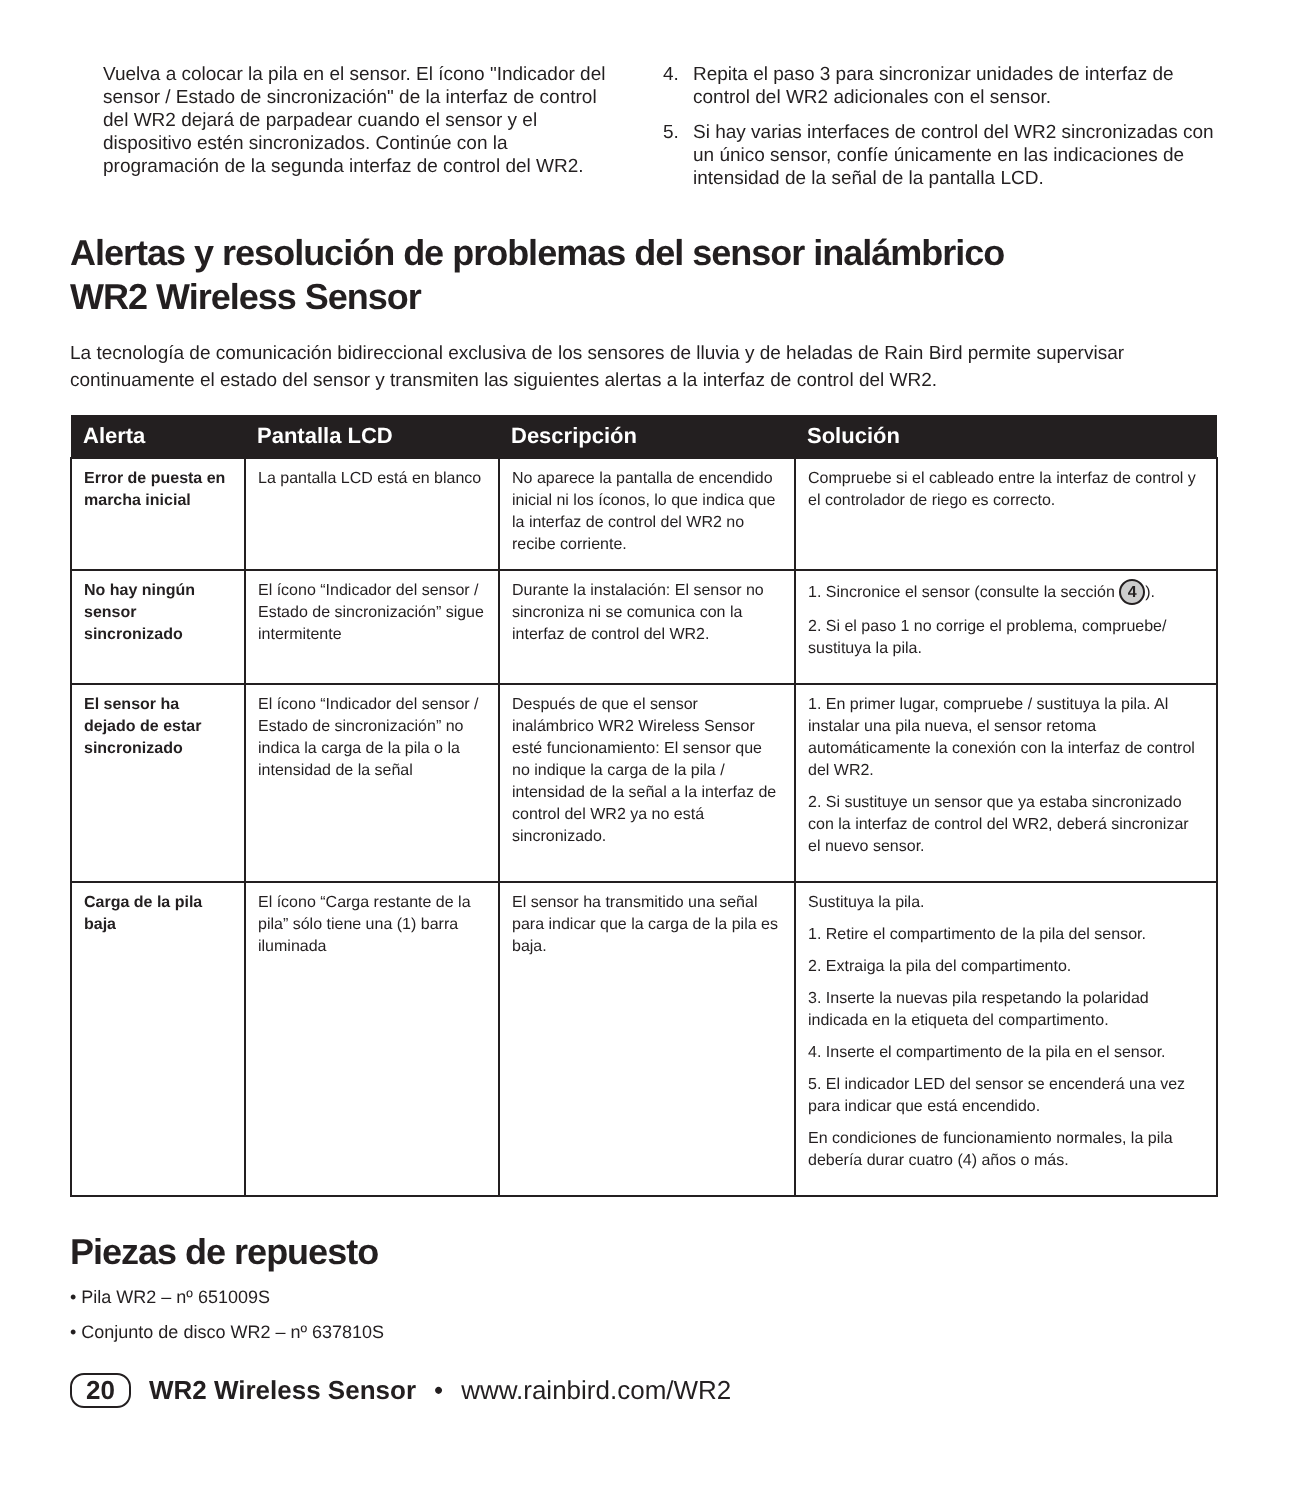Vuelva a colocar la pila en el sensor. El ícono "Indicador del sensor / Estado de sincronización" de la interfaz de control del WR2 dejará de parpadear cuando el sensor y el dispositivo estén sincronizados. Continúe con la programación de la segunda interfaz de control del WR2.
4. Repita el paso 3 para sincronizar unidades de interfaz de control del WR2 adicionales con el sensor.
5. Si hay varias interfaces de control del WR2 sincronizadas con un único sensor, confíe únicamente en las indicaciones de intensidad de la señal de la pantalla LCD.
Alertas y resolución de problemas del sensor inalámbrico
WR2 Wireless Sensor
La tecnología de comunicación bidireccional exclusiva de los sensores de lluvia y de heladas de Rain Bird permite supervisar continuamente el estado del sensor y transmiten las siguientes alertas a la interfaz de control del WR2.
| Alerta | Pantalla LCD | Descripción | Solución |
| --- | --- | --- | --- |
| Error de puesta en marcha inicial | La pantalla LCD está en blanco | No aparece la pantalla de encendido inicial ni los íconos, lo que indica que la interfaz de control del WR2 no recibe corriente. | Compruebe si el cableado entre la interfaz de control y el controlador de riego es correcto. |
| No hay ningún sensor sincronizado | El ícono “Indicador del sensor / Estado de sincronización” sigue intermitente | Durante la instalación: El sensor no sincroniza ni se comunica con la interfaz de control del WR2. | 1. Sincronice el sensor (consulte la sección 4 ). 2. Si el paso 1 no corrige el problema, compruebe/ sustituya la pila. |
| El sensor ha dejado de estar sincronizado | El ícono “Indicador del sensor / Estado de sincronización” no indica la carga de la pila o la intensidad de la señal | Después de que el sensor inalámbrico WR2 Wireless Sensor esté funcionamiento: El sensor que no indique la carga de la pila / intensidad de la señal a la interfaz de control del WR2 ya no está sincronizado. | 1. En primer lugar, compruebe / sustituya la pila. Al instalar una pila nueva, el sensor retoma automáticamente la conexión con la interfaz de control del WR2. 2. Si sustituye un sensor que ya estaba sincronizado con la interfaz de control del WR2, deberá sincronizar el nuevo sensor. |
| Carga de la pila baja | El ícono “Carga restante de la pila” sólo tiene una (1) barra iluminada | El sensor ha transmitido una señal para indicar que la carga de la pila es baja. | Sustituya la pila. 1. Retire el compartimento de la pila del sensor. 2. Extraiga la pila del compartimento. 3. Inserte la nuevas pila respetando la polaridad indicada en la etiqueta del compartimento. 4. Inserte el compartimento de la pila en el sensor. 5. El indicador LED del sensor se encenderá una vez para indicar que está encendido. En condiciones de funcionamiento normales, la pila debería durar cuatro (4) años o más. |
Piezas de repuesto
• Pila WR2 – nº 651009S
• Conjunto de disco WR2 – nº 637810S
20 WR2 Wireless Sensor • www.rainbird.com/WR2